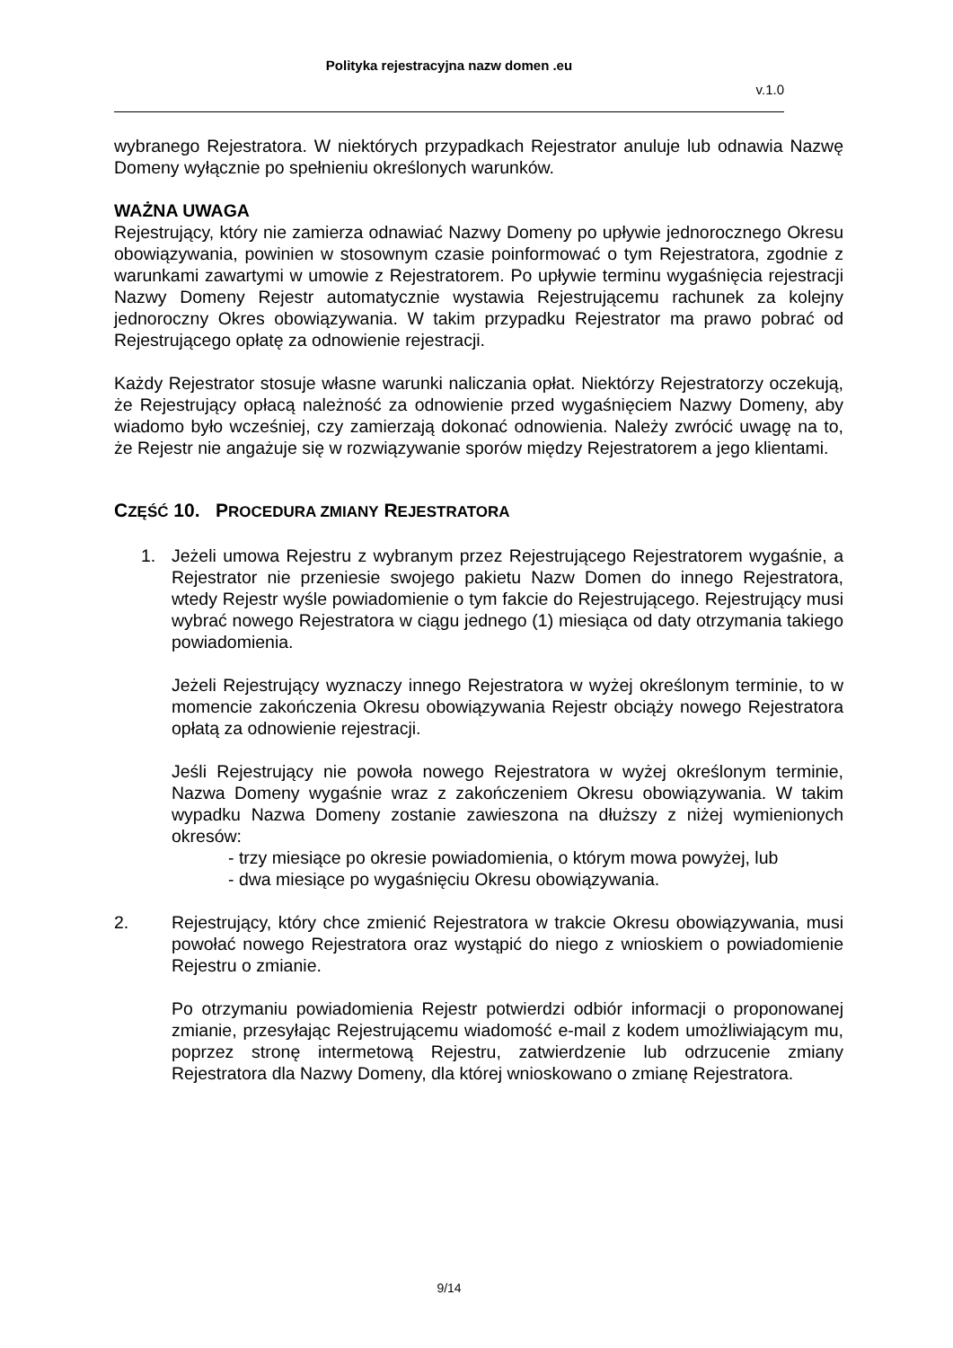Polityka rejestracyjna nazw domen .eu
v.1.0
wybranego Rejestratora. W niektórych przypadkach Rejestrator anuluje lub odnawia Nazwę Domeny wyłącznie po spełnieniu określonych warunków.
WAŻNA UWAGA
Rejestrujący, który nie zamierza odnawiać Nazwy Domeny po upływie jednorocznego Okresu obowiązywania, powinien w stosownym czasie poinformować o tym Rejestratora, zgodnie z warunkami zawartymi w umowie z Rejestratorem. Po upływie terminu wygaśnięcia rejestracji Nazwy Domeny Rejestr automatycznie wystawia Rejestrującemu rachunek za kolejny jednoroczny Okres obowiązywania. W takim przypadku Rejestrator ma prawo pobrać od Rejestrującego opłatę za odnowienie rejestracji.
Każdy Rejestrator stosuje własne warunki naliczania opłat. Niektórzy Rejestratorzy oczekują, że Rejestrujący opłacą należność za odnowienie przed wygaśnięciem Nazwy Domeny, aby wiadomo było wcześniej, czy zamierzają dokonać odnowienia. Należy zwrócić uwagę na to, że Rejestr nie angażuje się w rozwiązywanie sporów między Rejestratorem a jego klientami.
CZĘŚĆ 10. PROCEDURA ZMIANY REJESTRATORA
1. Jeżeli umowa Rejestru z wybranym przez Rejestrującego Rejestratorem wygaśnie, a Rejestrator nie przeniesie swojego pakietu Nazw Domen do innego Rejestratora, wtedy Rejestr wyśle powiadomienie o tym fakcie do Rejestrującego. Rejestrujący musi wybrać nowego Rejestratora w ciągu jednego (1) miesiąca od daty otrzymania takiego powiadomienia.
Jeżeli Rejestrujący wyznaczy innego Rejestratora w wyżej określonym terminie, to w momencie zakończenia Okresu obowiązywania Rejestr obciąży nowego Rejestratora opłatą za odnowienie rejestracji.
Jeśli Rejestrujący nie powoła nowego Rejestratora w wyżej określonym terminie, Nazwa Domeny wygaśnie wraz z zakończeniem Okresu obowiązywania. W takim wypadku Nazwa Domeny zostanie zawieszona na dłuższy z niżej wymienionych okresów:
- trzy miesiące po okresie powiadomienia, o którym mowa powyżej, lub
- dwa miesiące po wygaśnięciu Okresu obowiązywania.
2. Rejestrujący, który chce zmienić Rejestratora w trakcie Okresu obowiązywania, musi powołać nowego Rejestratora oraz wystąpić do niego z wnioskiem o powiadomienie Rejestru o zmianie.
Po otrzymaniu powiadomienia Rejestr potwierdzi odbiór informacji o proponowanej zmianie, przesyłając Rejestrującemu wiadomość e-mail z kodem umożliwiającym mu, poprzez stronę intermetową Rejestru, zatwierdzenie lub odrzucenie zmiany Rejestratora dla Nazwy Domeny, dla której wnioskowano o zmianę Rejestratora.
9/14